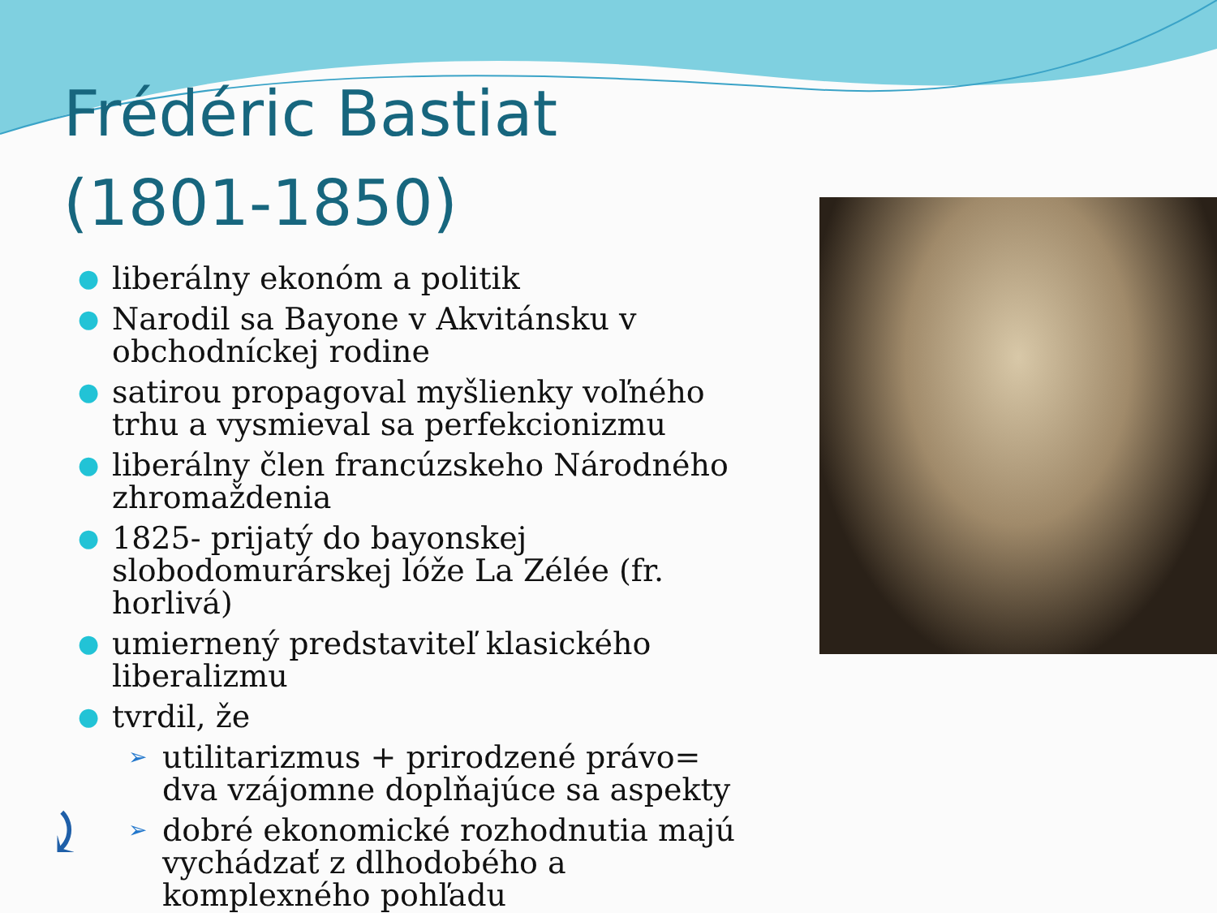Frédéric Bastiat
(1801-1850)
● liberálny ekonóm a politik
● Narodil sa Bayone v Akvitánsku v obchodníckej rodine
● satirou propagoval myšlienky voľného trhu a vysmieval sa perfekcionizmu
● liberálny člen francúzskeho Národného zhromaždenia
● 1825- prijatý do bayonskej slobodomurárskej lóže La Zélée (fr. horlivá)
● umiernený predstaviteľ klasického liberalizmu
● tvrdil, že
➢ utilitarizmus + prirodzené právo= dva vzájomne doplňajúce sa aspekty
➢ dobré ekonomické rozhodnutia majú vychádzať z dlhodobého a komplexného pohľadu
⤸